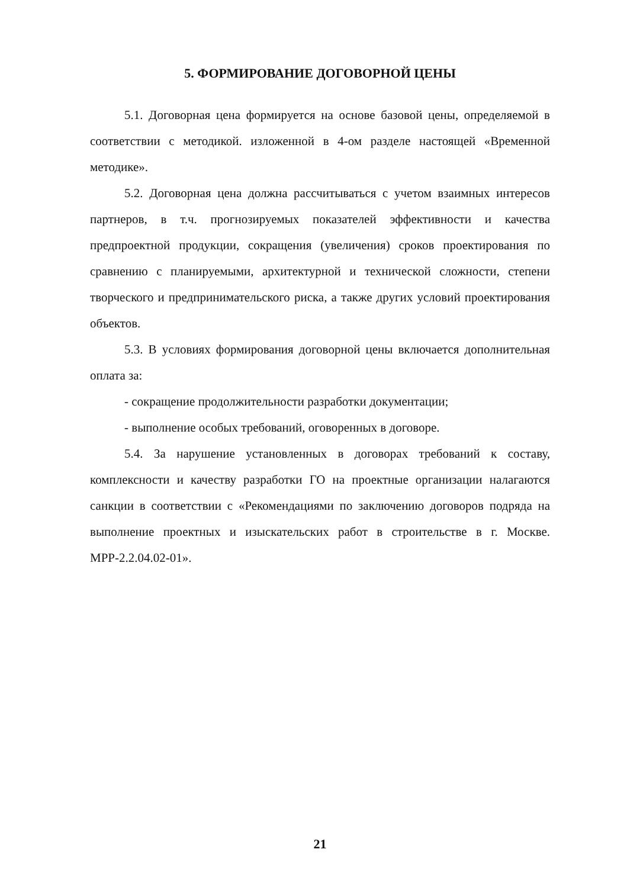5. ФОРМИРОВАНИЕ ДОГОВОРНОЙ ЦЕНЫ
5.1. Договорная цена формируется на основе базовой цены, определяемой в соответствии с методикой. изложенной в 4-ом разделе настоящей «Временной методике».
5.2. Договорная цена должна рассчитываться с учетом взаимных интересов партнеров, в т.ч. прогнозируемых показателей эффективности и качества предпроектной продукции, сокращения (увеличения) сроков проектирования по сравнению с планируемыми, архитектурной и технической сложности, степени творческого и предпринимательского риска, а также других условий проектирования объектов.
5.3. В условиях формирования договорной цены включается дополнительная оплата за:
- сокращение продолжительности разработки документации;
- выполнение особых требований, оговоренных в договоре.
5.4. За нарушение установленных в договорах требований к составу, комплексности и качеству разработки ГО на проектные организации налагаются санкции в соответствии с «Рекомендациями по заключению договоров подряда на выполнение проектных и изыскательских работ в строительстве в г. Москве. МРР-2.2.04.02-01».
21